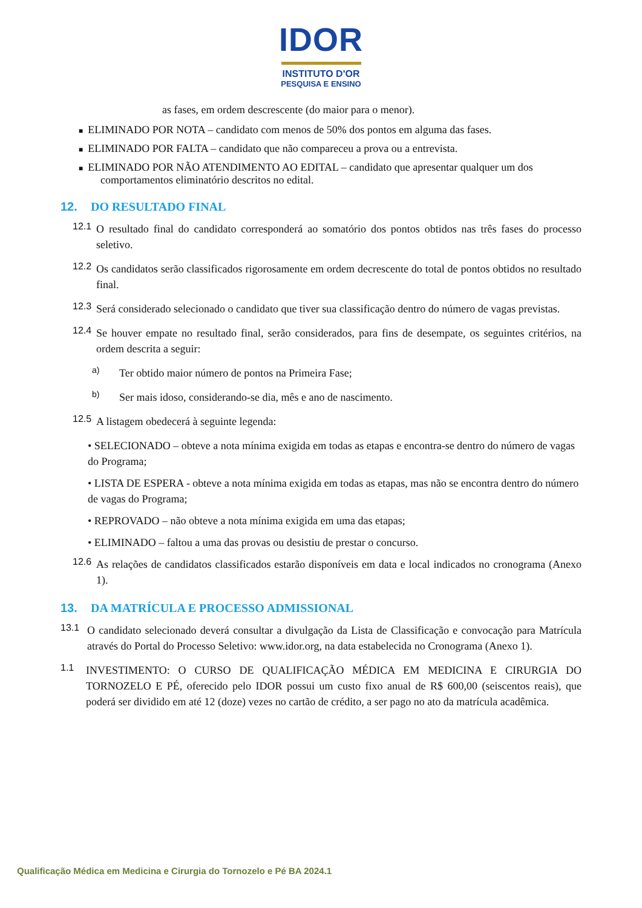IDOR
INSTITUTO D'OR
PESQUISA E ENSINO
as fases, em ordem descrescente (do maior para o menor).
■ ELIMINADO POR NOTA – candidato com menos de 50% dos pontos em alguma das fases.
■ ELIMINADO POR FALTA – candidato que não compareceu a prova ou a entrevista.
■ ELIMINADO POR NÃO ATENDIMENTO AO EDITAL – candidato que apresentar qualquer um dos comportamentos eliminatório descritos no edital.
12. DO RESULTADO FINAL
12.1
O resultado final do candidato corresponderá ao somatório dos pontos obtidos nas três fases do processo seletivo.
12.2
Os candidatos serão classificados rigorosamente em ordem decrescente do total de pontos obtidos no resultado final.
12.3
Será considerado selecionado o candidato que tiver sua classificação dentro do número de vagas previstas.
12.4
Se houver empate no resultado final, serão considerados, para fins de desempate, os seguintes critérios, na ordem descrita a seguir:
a)
Ter obtido maior número de pontos na Primeira Fase;
b)
Ser mais idoso, considerando-se dia, mês e ano de nascimento.
12.5
A listagem obedecerá à seguinte legenda:
• SELECIONADO – obteve a nota mínima exigida em todas as etapas e encontra-se dentro do número de vagas do Programa;
• LISTA DE ESPERA - obteve a nota mínima exigida em todas as etapas, mas não se encontra dentro do número de vagas do Programa;
• REPROVADO – não obteve a nota mínima exigida em uma das etapas;
• ELIMINADO – faltou a uma das provas ou desistiu de prestar o concurso.
12.6
As relações de candidatos classificados estarão disponíveis em data e local indicados no cronograma (Anexo 1).
13. DA MATRÍCULA E PROCESSO ADMISSIONAL
13.1
O candidato selecionado deverá consultar a divulgação da Lista de Classificação e convocação para Matrícula através do Portal do Processo Seletivo: www.idor.org, na data estabelecida no Cronograma (Anexo 1).
1.1
INVESTIMENTO: O CURSO DE QUALIFICAÇÃO MÉDICA EM MEDICINA E CIRURGIA DO TORNOZELO E PÉ, oferecido pelo IDOR possui um custo fixo anual de R$ 600,00 (seiscentos reais), que poderá ser dividido em até 12 (doze) vezes no cartão de crédito, a ser pago no ato da matrícula acadêmica.
Qualificação Médica em Medicina e Cirurgia do Tornozelo e Pé BA 2024.1